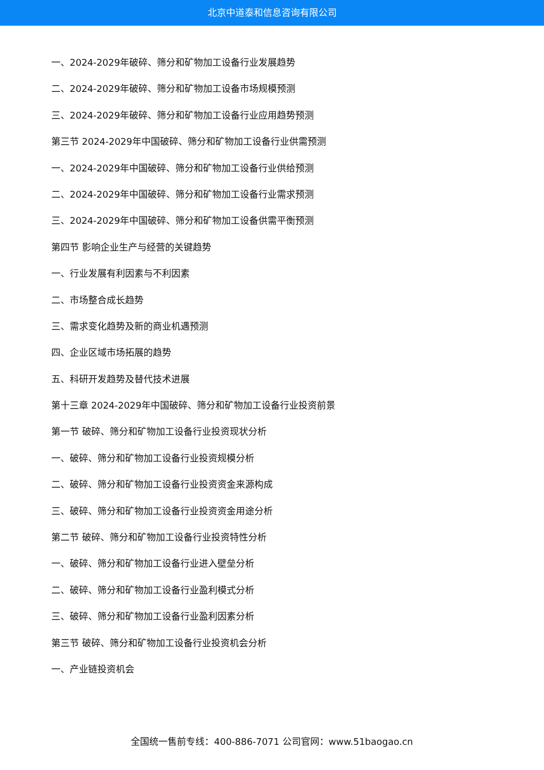北京中道泰和信息咨询有限公司
一、2024-2029年破碎、筛分和矿物加工设备行业发展趋势
二、2024-2029年破碎、筛分和矿物加工设备市场规模预测
三、2024-2029年破碎、筛分和矿物加工设备行业应用趋势预测
第三节 2024-2029年中国破碎、筛分和矿物加工设备行业供需预测
一、2024-2029年中国破碎、筛分和矿物加工设备行业供给预测
二、2024-2029年中国破碎、筛分和矿物加工设备行业需求预测
三、2024-2029年中国破碎、筛分和矿物加工设备供需平衡预测
第四节 影响企业生产与经营的关键趋势
一、行业发展有利因素与不利因素
二、市场整合成长趋势
三、需求变化趋势及新的商业机遇预测
四、企业区域市场拓展的趋势
五、科研开发趋势及替代技术进展
第十三章 2024-2029年中国破碎、筛分和矿物加工设备行业投资前景
第一节 破碎、筛分和矿物加工设备行业投资现状分析
一、破碎、筛分和矿物加工设备行业投资规模分析
二、破碎、筛分和矿物加工设备行业投资资金来源构成
三、破碎、筛分和矿物加工设备行业投资资金用途分析
第二节 破碎、筛分和矿物加工设备行业投资特性分析
一、破碎、筛分和矿物加工设备行业进入壁垒分析
二、破碎、筛分和矿物加工设备行业盈利模式分析
三、破碎、筛分和矿物加工设备行业盈利因素分析
第三节 破碎、筛分和矿物加工设备行业投资机会分析
一、产业链投资机会
全国统一售前专线：400-886-7071 公司官网：www.51baogao.cn